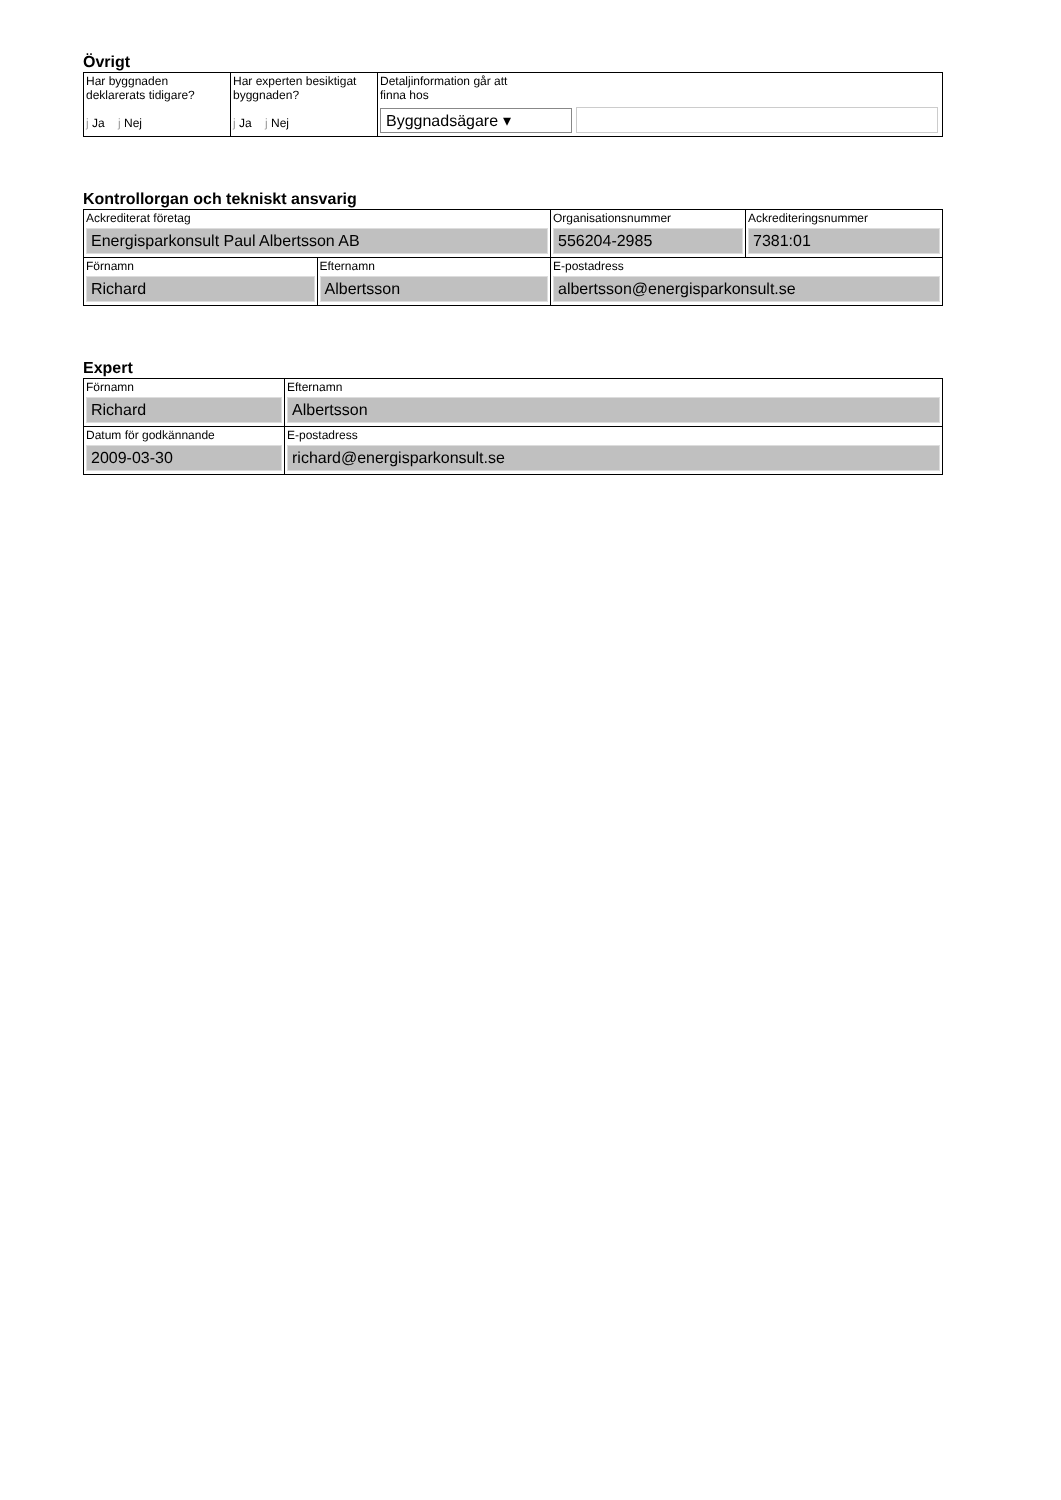Övrigt
| Har byggnaden deklarerats tidigare? j Ja j Nej | Har experten besiktigat byggnaden? j Ja j Nej | Detaljinformation går att finna hos Byggnadsägare ▾ |
Kontrollorgan och tekniskt ansvarig
| Ackrediterat företag Energisparkonsult Paul Albertsson AB | | Organisationsnummer 556204-2985 | Ackrediteringsnummer 7381:01 |
| Förnamn Richard | Efternamn Albertsson | E-postadress albertsson@energisparkonsult.se | |
Expert
| Förnamn Richard | Efternamn Albertsson |
| Datum för godkännande 2009-03-30 | E-postadress richard@energisparkonsult.se |